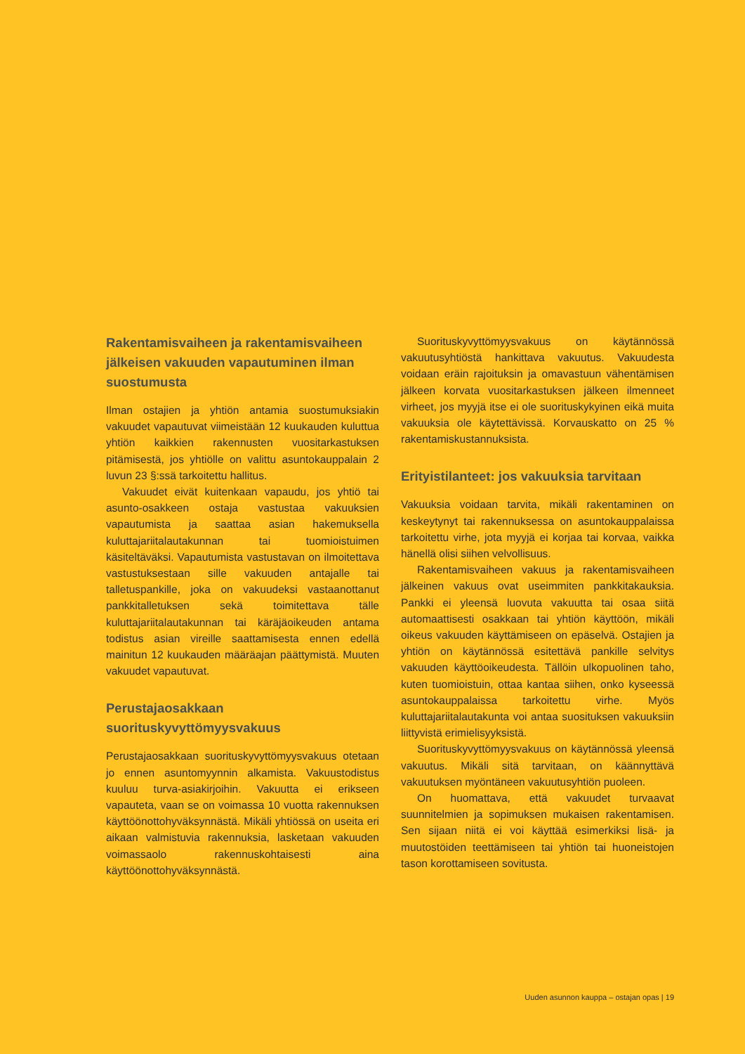Rakentamisvaiheen ja rakentamisvaiheen jälkeisen vakuuden vapautuminen ilman suostumusta
Ilman ostajien ja yhtiön antamia suostumuksiakin vakuudet vapautuvat viimeistään 12 kuukauden kuluttua yhtiön kaikkien rakennusten vuositarkastuksen pitämisestä, jos yhtiölle on valittu asuntokauppalain 2 luvun 23 §:ssä tarkoitettu hallitus.
Vakuudet eivät kuitenkaan vapaudu, jos yhtiö tai asunto-osakkeen ostaja vastustaa vakuuksien vapautumista ja saattaa asian hakemuksella kuluttajariitalautakunnan tai tuomioistuimen käsiteltäväksi. Vapautumista vastustavan on ilmoitettava vastustuksestaan sille vakuuden antajalle tai talletuspankille, joka on vakuudeksi vastaanottanut pankkitalletuksen sekä toimitettava tälle kuluttajariitalautakunnan tai käräjäoikeuden antama todistus asian vireille saattamisesta ennen edellä mainitun 12 kuukauden määräajan päättymistä. Muuten vakuudet vapautuvat.
Perustajaosakkaan suorituskyvyttömyysvakuus
Perustajaosakkaan suorituskyvyttömyysvakuus otetaan jo ennen asuntomyynnin alkamista. Vakuustodistus kuuluu turva-asiakirjoihin. Vakuutta ei erikseen vapauteta, vaan se on voimassa 10 vuotta rakennuksen käyttöönottohyväksynnästä. Mikäli yhtiössä on useita eri aikaan valmistuvia rakennuksia, lasketaan vakuuden voimassaolo rakennuskohtaisesti aina käyttöönottohyväksynnästä.
Suorituskyvyttömyysvakuus on käytännössä vakuutusyhtiöstä hankittava vakuutus. Vakuudesta voidaan eräin rajoituksin ja omavastuun vähentämisen jälkeen korvata vuositarkastuksen jälkeen ilmenneet virheet, jos myyjä itse ei ole suorituskykyinen eikä muita vakuuksia ole käytettävissä. Korvauskatto on 25 % rakentamiskustannuksista.
Erityistilanteet: jos vakuuksia tarvitaan
Vakuuksia voidaan tarvita, mikäli rakentaminen on keskeytynyt tai rakennuksessa on asuntokauppalaissa tarkoitettu virhe, jota myyjä ei korjaa tai korvaa, vaikka hänellä olisi siihen velvollisuus.
Rakentamisvaiheen vakuus ja rakentamisvaiheen jälkeinen vakuus ovat useimmiten pankkitakauksia. Pankki ei yleensä luovuta vakuutta tai osaa siitä automaattisesti osakkaan tai yhtiön käyttöön, mikäli oikeus vakuuden käyttämiseen on epäselvä. Ostajien ja yhtiön on käytännössä esitettävä pankille selvitys vakuuden käyttöoikeudesta. Tällöin ulkopuolinen taho, kuten tuomioistuin, ottaa kantaa siihen, onko kyseessä asuntokauppalaissa tarkoitettu virhe. Myös kuluttajariitalautakunta voi antaa suosituksen vakuuksiin liittyvistä erimielisyyksistä.
Suorituskyvyttömyysvakuus on käytännössä yleensä vakuutus. Mikäli sitä tarvitaan, on käännyttävä vakuutuksen myöntäneen vakuutusyhtiön puoleen.
On huomattava, että vakuudet turvaavat suunnitelmien ja sopimuksen mukaisen rakentamisen. Sen sijaan niitä ei voi käyttää esimerkiksi lisä- ja muutostöiden teettämiseen tai yhtiön tai huoneistojen tason korottamiseen sovitusta.
Uuden asunnon kauppa – ostajan opas | 19